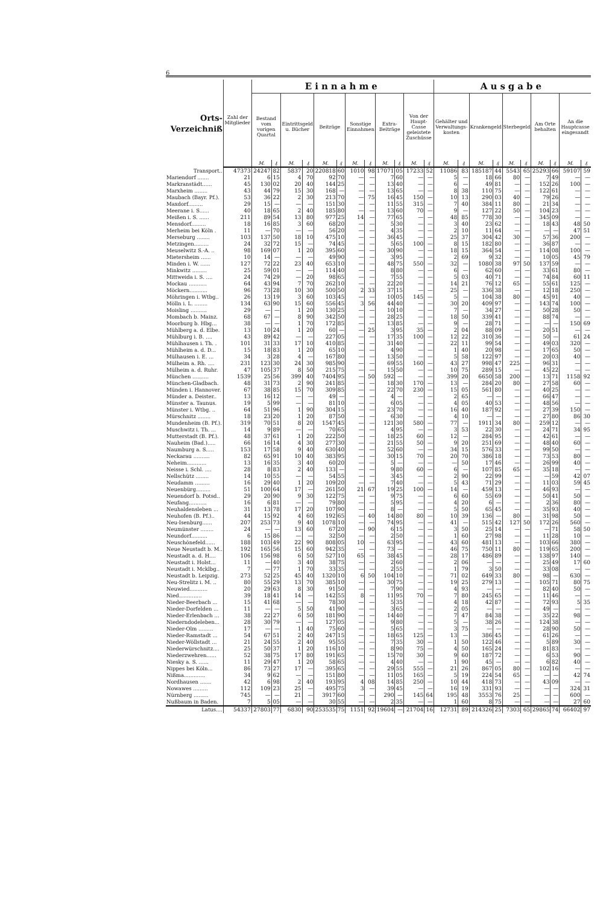6
| Orts- Verzeichniß | Zahl der Mitglieder | Einnahme | | | | | | | | | | | | Ausgabe | | | | | | | | | |
| --- | --- | --- | --- | --- | --- | --- | --- | --- | --- | --- | --- | --- | --- | --- | --- | --- | --- | --- | --- | --- | --- | --- | --- |
| | | Bestand vom vorigen Quartal | | Eintrittsgeld u. Bücher | | Beiträge | | Sonstige Einnahmen | | Extra-Beiträge | | Von der Haupt-Casse geleistete Zuschüsse | | Gehälter und Verwaltungs-kosten | | Krankengeld | | Sterbegeld | | Am Orte behalten | | An die Hauptcasse eingesandt | |
| | | M. | ₰ | M. | ₰ | M. | ₰ | M. | ₰ | M. | ₰ | M. | ₰ | M. | ₰ | M. | ₰ | M. | ₰ | M. | ₰ | M. | ₰ |
| Transport.. | 47373 | 24247 | 82 | 5837 | 20 | 220818 | 60 | 1010 | 98 | 17071 | 05 | 17233 | 52 | 11086 | 83 | 185187 | 44 | 5543 | 65 | 25293 | 66 | 59107 | 59 |
| Mariendorf ....... | 21 | 6 | 15 | 4 | 70 | 92 | 70 | — | — | 7 | 60 | — | — | 5 | — | 18 | 66 | 80 | — | 7 | 49 | — | — |
| Markranstädt...... | 45 | 130 | 02 | 20 | 40 | 144 | 25 | — | — | 13 | 40 | — | — | 6 | — | 49 | 81 | — | — | 152 | 26 | 100 | — |
| Marxheim ........ | 43 | 44 | 79 | 15 | 30 | 168 | — | — | — | 13 | 65 | — | — | 8 | 38 | 110 | 75 | — | — | 122 | 61 | — | — |
| Maubach (Bayr. Pf.). | 53 | 36 | 22 | 2 | 30 | 213 | 70 | — | 75 | 16 | 45 | 150 | — | 10 | 13 | 290 | 03 | 40 | — | 79 | 26 | — | — |
| Maxdorf......... | 29 | 15 | — | — | — | 151 | 30 | — | — | 11 | 55 | 315 | — | 7 | 40 | 384 | 11 | 80 | — | 21 | 34 | — | — |
| Meerane i. S...... | 40 | 18 | 65 | 2 | 40 | 185 | 80 | — | — | 13 | 60 | 70 | — | 9 | — | 127 | 22 | 50 | — | 104 | 23 | — | — |
| Meißen i. S. ...... | 211 | 89 | 54 | 13 | 80 | 977 | 25 | 14 | — | 77 | 65 | — | — | 48 | 85 | 778 | 30 | — | — | 345 | 09 | — | — |
| Mensdorf......... | 18 | 16 | 85 | 3 | 60 | 68 | 20 | — | — | 5 | 30 | — | — | 3 | 40 | 23 | 62 | — | — | 18 | 43 | 48 | 50 |
| Merheim bei Köln . | 11 | — | 70 | — | — | 56 | 20 | — | — | 4 | 35 | — | — | 2 | 10 | 11 | 64 | — | — | — | — | 47 | 51 |
| Merseburg ........ | 103 | 137 | 50 | 18 | 10 | 475 | 10 | — | — | 36 | 45 | — | — | 25 | 37 | 304 | 42 | 30 | — | 57 | 36 | 200 | — |
| Metzingen......... | 24 | 32 | 72 | 15 | — | 74 | 45 | — | — | 5 | 65 | 100 | — | 8 | 15 | 182 | 80 | — | — | 36 | 87 | — | — |
| Meuselwitz S.-A. .. | 98 | 169 | 07 | 1 | 20 | 395 | 60 | — | — | 30 | 90 | — | — | 18 | 15 | 364 | 54 | — | — | 114 | 08 | 100 | — |
| Mietersheim ...... | 10 | 14 | — | — | — | 49 | 90 | — | — | 3 | 95 | — | — | 2 | 69 | 9 | 32 | — | — | 10 | 05 | 45 | 79 |
| Minden i. W. ...... | 127 | 72 | 22 | 23 | 40 | 653 | 10 | — | — | 48 | 75 | 550 | — | 32 | — | 1080 | 38 | 97 | 50 | 137 | 59 | — | — |
| Minkwitz ......... | 25 | 59 | 01 | — | — | 114 | 40 | — | — | 8 | 80 | — | — | 6 | — | 62 | 60 | — | — | 33 | 61 | 80 | — |
| Mittweida i. S. .... | 24 | 74 | 29 | — | 20 | 98 | 65 | — | — | 7 | 55 | — | — | 5 | 03 | 40 | 71 | — | — | 74 | 84 | 60 | 11 |
| Mockau ........... | 64 | 43 | 94 | 7 | 70 | 262 | 10 | — | — | 22 | 20 | — | — | 14 | 21 | 76 | 12 | 65 | — | 55 | 61 | 125 | — |
| Möckern........... | 96 | 73 | 28 | 10 | 30 | 500 | 50 | 2 | 33 | 37 | 15 | — | — | 25 | — | 336 | 38 | — | — | 12 | 18 | 250 | — |
| Möhringen i. Wtbg.. | 26 | 13 | 19 | 3 | 60 | 103 | 45 | — | — | 10 | 05 | 145 | — | 5 | — | 104 | 38 | 80 | — | 45 | 91 | 40 | — |
| Mölln i. L. ........ | 134 | 63 | 90 | 15 | 60 | 556 | 45 | 3 | 56 | 44 | 40 | — | — | 30 | 20 | 409 | 97 | — | — | 143 | 74 | 100 | — |
| Moisling .......... | 29 | — | — | 1 | 20 | 130 | 25 | — | — | 10 | 10 | — | — | 7 | — | 34 | 27 | — | — | 50 | 28 | 50 | — |
| Mombach b. Mainz. | 68 | 67 | — | 8 | 90 | 342 | 50 | — | — | 28 | 25 | — | — | 18 | 50 | 339 | 41 | — | — | 88 | 74 | — | — |
| Moorburg b. Hbg... | 38 | — | — | 1 | 70 | 172 | 85 | — | — | 13 | 85 | — | — | 9 | — | 28 | 71 | — | — | — | — | 150 | 69 |
| Mühlberg a. d. Elbe. | 13 | 10 | 24 | 1 | 20 | 60 | — | — | 25 | 3 | 95 | 35 | — | 2 | 04 | 88 | 09 | — | — | 20 | 51 | — | — |
| Mühlburg i. B. .... | 43 | 89 | 42 | — | — | 227 | 05 | — | — | 17 | 35 | 100 | — | 12 | 22 | 310 | 36 | — | — | 50 | — | 61 | 24 |
| Mühlhausen i. Th. . | 101 | 31 | 33 | 17 | 10 | 410 | 85 | — | — | 31 | 40 | — | — | 22 | 11 | 99 | 54 | — | — | 49 | 03 | 320 | — |
| Mühlheim a. d. D... | 15 | 18 | 83 | 1 | 20 | 65 | 10 | — | — | 4 | 90 | — | — | 1 | 40 | 20 | 98 | — | — | 17 | 65 | 50 | — |
| Mülhausen i. E. ... | 34 | 3 | 28 | 4 | — | 167 | 80 | — | — | 13 | 50 | — | — | 5 | 58 | 122 | 97 | — | — | 20 | 03 | 40 | — |
| Mülheim a. Rh. .... | 231 | 123 | 30 | 24 | 30 | 985 | 90 | — | — | 69 | 55 | 160 | — | 43 | 27 | 998 | 47 | 225 | — | 96 | 31 | — | — |
| Mülheim a. d. Ruhr. | 47 | 105 | 37 | 8 | 50 | 215 | 75 | — | — | 15 | 50 | — | — | 10 | 75 | 289 | 15 | — | — | 45 | 22 | — | — |
| München .......... | 1539 | 25 | 56 | 399 | 40 | 7404 | 95 | — | 50 | 592 | — | — | — | 399 | 20 | 6650 | 58 | 200 | — | 13 | 71 | 1158 | 92 |
| München-Gladbach. | 48 | 31 | 73 | 2 | 90 | 241 | 85 | — | — | 18 | 30 | 170 | — | 13 | — | 284 | 20 | 80 | — | 27 | 58 | 60 | — |
| Münden i. Hannover. | 67 | 38 | 85 | 15 | 70 | 309 | 85 | — | — | 22 | 70 | 230 | — | 15 | 05 | 561 | 80 | — | — | 40 | 25 | — | — |
| Münder a. Deister.. | 13 | 16 | 12 | — | — | 49 | — | — | — | 4 | — | — | — | 2 | 65 | — | — | — | — | 66 | 47 | — | — |
| Münster a. Taunus. | 19 | 5 | 99 | — | — | 81 | 10 | — | — | 6 | 05 | — | — | 4 | 05 | 40 | 53 | — | — | 48 | 56 | — | — |
| Münster i. Wtbg. .. | 64 | 51 | 96 | 1 | 90 | 304 | 15 | — | — | 23 | 70 | — | — | 16 | 40 | 187 | 92 | — | — | 27 | 39 | 150 | — |
| Mürschnitz ........ | 18 | 23 | 20 | 1 | 20 | 87 | 50 | — | — | 6 | 30 | — | — | 4 | 10 | — | — | — | — | 27 | 80 | 86 | 30 |
| Mundenheim (B. Pf.). | 319 | 70 | 51 | 8 | 20 | 1547 | 45 | — | — | 121 | 30 | 580 | — | 77 | — | 1911 | 34 | 80 | — | 259 | 12 | — | — |
| Muschwitz i. Th. ... | 14 | 9 | 89 | — | — | 70 | 65 | — | — | 4 | 95 | — | — | 3 | 53 | 22 | 30 | — | — | 24 | 71 | 34 | 95 |
| Mutterstadt (B. Pf.). | 48 | 37 | 61 | 1 | 20 | 222 | 50 | — | — | 18 | 25 | 60 | — | 12 | — | 284 | 95 | — | — | 42 | 61 | — | — |
| Nauheim (Bad.)..... | 66 | 16 | 14 | 4 | 30 | 277 | 30 | — | — | 21 | 55 | 50 | — | 9 | 20 | 251 | 69 | — | — | 48 | 40 | 60 | — |
| Naumburg a. S..... | 153 | 17 | 58 | 9 | 40 | 630 | 40 | — | — | 52 | 60 | — | — | 34 | 15 | 576 | 33 | — | — | 99 | 50 | — | — |
| Neckarau .......... | 82 | 65 | 91 | 10 | 40 | 383 | 95 | — | — | 30 | 15 | 70 | — | 20 | 70 | 386 | 18 | — | — | 73 | 53 | 80 | — |
| Neheim............ | 13 | 16 | 35 | 3 | 40 | 60 | 20 | — | — | 5 | — | — | — | — | 50 | 17 | 46 | — | — | 26 | 99 | 40 | — |
| Neisse i. Schl. .... | 28 | 8 | 83 | 2 | 40 | 133 | — | — | — | 9 | 80 | 60 | — | 6 | — | 107 | 85 | 65 | — | 35 | 18 | — | — |
| Nellschütz ........ | 14 | 10 | 55 | — | — | 54 | 55 | — | — | 3 | 45 | — | — | 2 | 90 | 22 | 99 | — | — | — | 59 | 42 | 07 |
| Neudamm ......... | 16 | 29 | 40 | 1 | 20 | 109 | 20 | — | — | 7 | 40 | — | — | 5 | 43 | 71 | 29 | — | — | 11 | 03 | 59 | 45 |
| Neuenbürg......... | 51 | 100 | 64 | 17 | — | 261 | 50 | 21 | 67 | 19 | 25 | 100 | — | 14 | — | 459 | 13 | — | — | 46 | 93 | — | — |
| Neuendorf b. Potsd.. | 29 | 20 | 90 | 9 | 30 | 122 | 75 | — | — | 9 | 75 | — | — | 6 | 60 | 55 | 69 | — | — | 50 | 41 | 50 | — |
| Neufang........... | 16 | 6 | 81 | — | — | 79 | 80 | — | — | 5 | 95 | — | — | 4 | 20 | 6 | — | — | — | 2 | 36 | 80 | — |
| Neuhaldensleben ... | 31 | 13 | 78 | 17 | 20 | 107 | 90 | — | — | 8 | — | — | — | 5 | 50 | 65 | 45 | — | — | 35 | 93 | 40 | — |
| Neuhofen (B. Pf.).. | 44 | 15 | 92 | 4 | 60 | 192 | 65 | — | 40 | 14 | 80 | 80 | — | 10 | 39 | 136 | — | 80 | — | 31 | 98 | 50 | — |
| Neu-Isenburg...... | 207 | 253 | 73 | 9 | 40 | 1078 | 10 | — | — | 74 | 95 | — | — | 41 | — | 515 | 42 | 127 | 50 | 172 | 26 | 560 | — |
| Neumünster ........ | 24 | — | — | 13 | 60 | 67 | 20 | — | 90 | 6 | 15 | — | — | 3 | 50 | 25 | 14 | — | — | — | 71 | 58 | 50 |
| Neundorf.......... | 6 | 15 | 86 | — | — | 32 | 50 | — | — | 2 | 50 | — | — | 1 | 60 | 27 | 98 | — | — | 11 | 28 | 10 | — |
| Neuschönefeld...... | 188 | 103 | 49 | 22 | 90 | 808 | 05 | 10 | — | 63 | 95 | — | — | 43 | 60 | 481 | 13 | — | — | 103 | 66 | 380 | — |
| Neue Neustadt b. M.. | 192 | 165 | 56 | 15 | 60 | 942 | 35 | — | — | 73 | — | — | — | 46 | 75 | 750 | 11 | 80 | — | 119 | 65 | 200 | — |
| Neustadt a. d. H.... | 106 | 156 | 98 | 6 | 50 | 527 | 10 | 65 | — | 38 | 45 | — | — | 28 | 17 | 486 | 89 | — | — | 138 | 97 | 140 | — |
| Neustadt i. Holst... | 11 | — | 40 | 3 | 40 | 38 | 75 | — | — | 2 | 60 | — | — | 2 | 06 | — | — | — | — | 25 | 49 | 17 | 60 |
| Neustadt i. Mcklbg.. | 7 | — | 77 | 1 | 70 | 33 | 35 | — | — | 2 | 55 | — | — | 1 | 79 | 3 | 50 | — | — | 33 | 08 | — | — |
| Neustadt b. Leipzig. | 273 | 52 | 25 | 45 | 40 | 1320 | 10 | 6 | 50 | 104 | 10 | — | — | 71 | 02 | 649 | 33 | 80 | — | 98 | — | 630 | — |
| Neu-Strelitz i. M. .. | 80 | 55 | 29 | 13 | 70 | 385 | 10 | — | — | 30 | 75 | — | — | 19 | 25 | 279 | 13 | — | — | 105 | 71 | 80 | 75 |
| Neuwied........... | 20 | 29 | 63 | 8 | 30 | 91 | 50 | — | — | 7 | 90 | — | — | 4 | 93 | — | — | — | — | 82 | 40 | 50 | — |
| Nied.............. | 39 | 18 | 41 | 14 | — | 142 | 55 | 8 | — | 11 | 95 | 70 | — | 7 | 80 | 245 | 65 | — | — | 11 | 46 | — | — |
| Nieder-Beerbach ... | 15 | 41 | 68 | — | — | 78 | 30 | — | — | 5 | 35 | — | — | 4 | 18 | 42 | 87 | — | — | 72 | 93 | 5 | 35 |
| Nieder-Dorfelden ... | 11 | — | — | 5 | 50 | 41 | 90 | — | — | 3 | 65 | — | — | 2 | 05 | — | — | — | — | 49 | — | — | — |
| Nieder-Erlenbach ... | 38 | 22 | 27 | 6 | 50 | 181 | 90 | — | — | 14 | 40 | — | — | 7 | 47 | 84 | 38 | — | — | 35 | 22 | 98 | — |
| Niederndodeleben... | 28 | 30 | 79 | — | — | 127 | 05 | — | — | 9 | 80 | — | — | 5 | — | 38 | 26 | — | — | 124 | 38 | — | — |
| Nieder-Olm ......... | 17 | — | — | 1 | 40 | 75 | 60 | — | — | 5 | 65 | — | — | 3 | 75 | — | — | — | — | 28 | 90 | 50 | — |
| Nieder-Ramstadt ... | 54 | 67 | 51 | 2 | 40 | 247 | 15 | — | — | 18 | 65 | 125 | — | 13 | — | 386 | 45 | — | — | 61 | 26 | — | — |
| Nieder-Wöllstadt ... | 21 | 24 | 55 | 2 | 40 | 95 | 55 | — | — | 7 | 35 | 30 | — | 1 | 50 | 122 | 46 | — | — | 5 | 89 | 30 | — |
| Niederwürschnitz.... | 25 | 50 | 37 | 1 | 20 | 116 | 10 | — | — | 8 | 90 | 75 | — | 4 | 50 | 165 | 24 | — | — | 81 | 83 | — | — |
| Niederzwehren...... | 52 | 38 | 75 | 17 | 80 | 191 | 65 | — | — | 15 | 70 | 30 | — | 9 | 60 | 187 | 72 | — | — | 6 | 53 | 90 | — |
| Niesky a. S. ...... | 11 | 29 | 47 | 1 | 20 | 58 | 65 | — | — | 4 | 40 | — | — | 1 | 90 | 45 | — | — | — | 6 | 82 | 40 | — |
| Nippes bei Köln... | 86 | 73 | 27 | 17 | — | 395 | 65 | — | — | 29 | 55 | 555 | — | 21 | 26 | 867 | 05 | 80 | — | 102 | 16 | — | — |
| Nißma............. | 34 | 9 | 62 | — | — | 151 | 80 | — | — | 11 | 05 | 165 | — | 5 | 19 | 224 | 54 | 65 | — | — | — | 42 | 74 |
| Nordhausen ....... | 42 | 6 | 98 | 2 | 40 | 193 | 95 | 4 | 08 | 14 | 85 | 250 | — | 10 | 44 | 418 | 73 | — | — | 43 | 09 | — | — |
| Nowawes ......... | 112 | 109 | 23 | 25 | — | 495 | 75 | 3 | — | 39 | 45 | — | — | 16 | 19 | 331 | 93 | — | — | — | — | 324 | 31 |
| Nürnberg ......... | 745 | — | — | 21 | — | 3917 | 60 | — | — | 290 | — | 145 | 64 | 195 | 48 | 3553 | 76 | 25 | — | — | — | 600 | — |
| Nußbaum in Baden. | 7 | 5 | 05 | — | — | 30 | 55 | — | — | 2 | 35 | — | — | 1 | 60 | 8 | 75 | — | — | — | — | 27 | 60 |
| Latus.... | 54337 | 27803 | 77 | 6830 | 90 | 253535 | 75 | 1151 | 92 | 19604 | — | 21704 | 16 | 12731 | 89 | 214326 | 25 | 7303 | 65 | 29865 | 74 | 66402 | 97 |